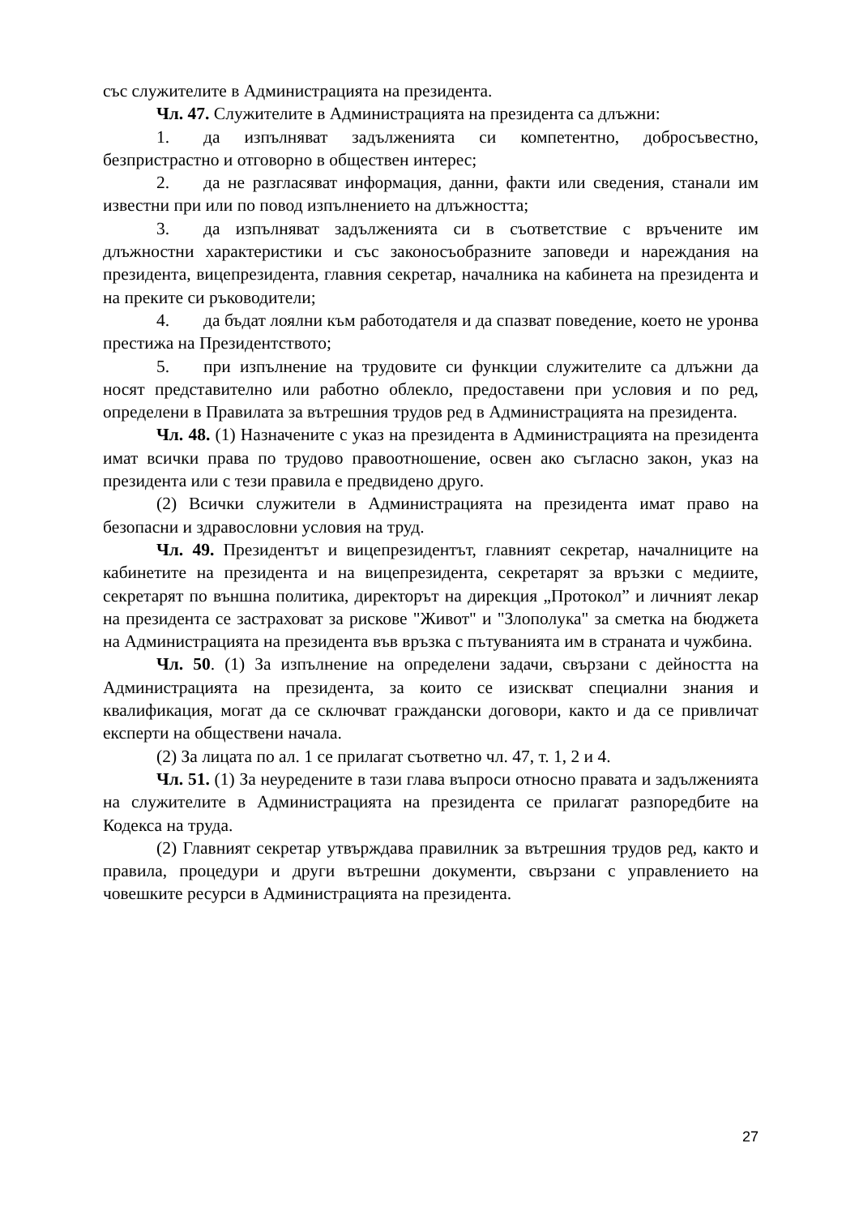със служителите в Администрацията на президента.
Чл. 47. Служителите в Администрацията на президента са длъжни:
1. да изпълняват задълженията си компетентно, добросъвестно, безпристрастно и отговорно в обществен интерес;
2. да не разгласяват информация, данни, факти или сведения, станали им известни при или по повод изпълнението на длъжността;
3. да изпълняват задълженията си в съответствие с връчените им длъжностни характеристики и със законосъобразните заповеди и нареждания на президента, вицепрезидента, главния секретар, началника на кабинета на президента и на преките си ръководители;
4. да бъдат лоялни към работодателя и да спазват поведение, което не уронва престижа на Президентството;
5. при изпълнение на трудовите си функции служителите са длъжни да носят представително или работно облекло, предоставени при условия и по ред, определени в Правилата за вътрешния трудов ред в Администрацията на президента.
Чл. 48. (1) Назначените с указ на президента в Администрацията на президента имат всички права по трудово правоотношение, освен ако съгласно закон, указ на президента или с тези правила е предвидено друго.
(2) Всички служители в Администрацията на президента имат право на безопасни и здравословни условия на труд.
Чл. 49. Президентът и вицепрезидентът, главният секретар, началниците на кабинетите на президента и на вицепрезидента, секретарят за връзки с медиите, секретарят по външна политика, директорът на дирекция „Протокол” и личният лекар на президента се застраховат за рискове "Живот" и "Злополука" за сметка на бюджета на Администрацията на президента във връзка с пътуванията им в страната и чужбина.
Чл. 50. (1) За изпълнение на определени задачи, свързани с дейността на Администрацията на президента, за които се изискват специални знания и квалификация, могат да се сключват граждански договори, както и да се привличат експерти на обществени начала.
(2) За лицата по ал. 1 се прилагат съответно чл. 47, т. 1, 2 и 4.
Чл. 51. (1) За неуредените в тази глава въпроси относно правата и задълженията на служителите в Администрацията на президента се прилагат разпоредбите на Кодекса на труда.
(2) Главният секретар утвърждава правилник за вътрешния трудов ред, както и правила, процедури и други вътрешни документи, свързани с управлението на човешките ресурси в Администрацията на президента.
27